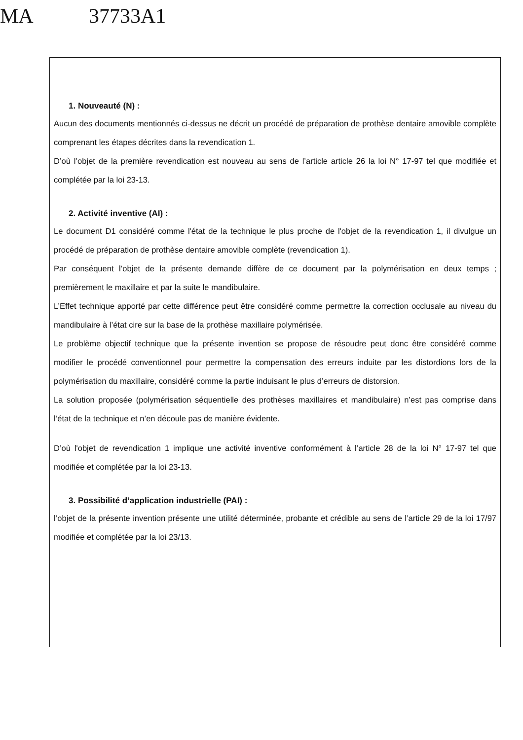MA 37733A1
1. Nouveauté (N) :
Aucun des documents mentionnés ci-dessus ne décrit un procédé de préparation de prothèse dentaire amovible complète comprenant les étapes décrites dans la revendication 1.
D’où l’objet de la première revendication est nouveau au sens de l’article article 26 la loi N° 17-97 tel que modifiée et complétée par la loi 23-13.
2. Activité inventive (AI) :
Le document D1 considéré comme l'état de la technique le plus proche de l'objet de la revendication 1, il divulgue un procédé de préparation de prothèse dentaire amovible complète (revendication 1).
Par conséquent l’objet de la présente demande diffère de ce document par la polymérisation en deux temps ; premièrement le maxillaire et par la suite le mandibulaire.
L’Effet technique apporté par cette différence peut être considéré comme permettre la correction occlusale au niveau du mandibulaire à l’état cire sur la base de la prothèse maxillaire polymérisée.
Le problème objectif technique que la présente invention se propose de résoudre peut donc être considéré comme modifier le procédé conventionnel pour permettre la compensation des erreurs induite par les distordions lors de la polymérisation du maxillaire, considéré comme la partie induisant le plus d’erreurs de distorsion.
La solution proposée (polymérisation séquentielle des prothèses maxillaires et mandibulaire) n’est pas comprise dans l’état de la technique et n’en découle pas de manière évidente.
D’où l'objet de revendication 1 implique une activité inventive conformément à l’article 28 de la loi N° 17-97 tel que modifiée et complétée par la loi 23-13.
3. Possibilité d’application industrielle (PAI) :
l’objet de la présente invention présente une utilité déterminée, probante et crédible au sens de l’article 29 de la loi 17/97 modifiée et complétée par la loi 23/13.